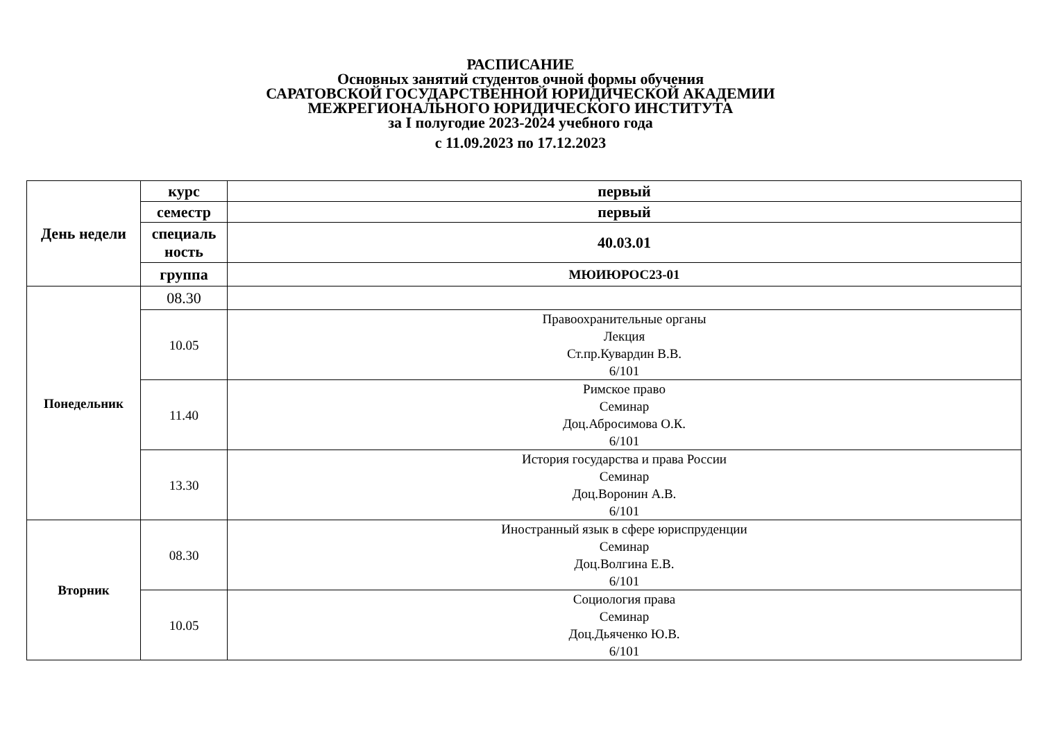РАСПИСАНИЕ
Основных занятий студентов очной формы обучения
САРАТОВСКОЙ ГОСУДАРСТВЕННОЙ ЮРИДИЧЕСКОЙ АКАДЕМИИ
МЕЖРЕГИОНАЛЬНОГО ЮРИДИЧЕСКОГО ИНСТИТУТА
за I полугодие 2023-2024 учебного года
с 11.09.2023 по 17.12.2023
| День недели | курс | первый |
| --- | --- | --- |
| | семестр | первый |
| | специаль ность | 40.03.01 |
| | группа | МЮИЮРОС23-01 |
| Понедельник | 08.30 | |
| | 10.05 | Правоохранительные органы Лекция Ст.пр.Кувардин В.В. 6/101 |
| | 11.40 | Римское право Семинар Доц.Абросимова О.К. 6/101 |
| | 13.30 | История государства и права России Семинар Доц.Воронин А.В. 6/101 |
| Вторник | 08.30 | Иностранный язык в сфере юриспруденции Семинар Доц.Волгина Е.В. 6/101 |
| | 10.05 | Социология права Семинар Доц.Дьяченко Ю.В. 6/101 |